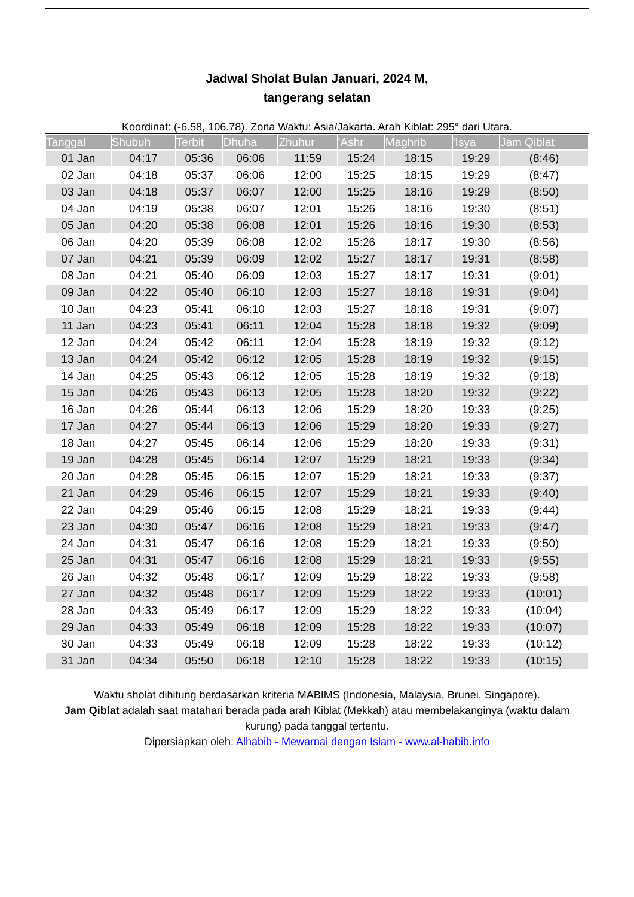Jadwal Sholat Bulan Januari, 2024 M,
tangerang selatan
Koordinat: (-6.58, 106.78). Zona Waktu: Asia/Jakarta. Arah Kiblat: 295° dari Utara.
| Tanggal | Shubuh | Terbit | Dhuha | Zhuhur | 'Ashr | Maghrib | 'Isya | Jam Qiblat |
| --- | --- | --- | --- | --- | --- | --- | --- | --- |
| 01 Jan | 04:17 | 05:36 | 06:06 | 11:59 | 15:24 | 18:15 | 19:29 | (8:46) |
| 02 Jan | 04:18 | 05:37 | 06:06 | 12:00 | 15:25 | 18:15 | 19:29 | (8:47) |
| 03 Jan | 04:18 | 05:37 | 06:07 | 12:00 | 15:25 | 18:16 | 19:29 | (8:50) |
| 04 Jan | 04:19 | 05:38 | 06:07 | 12:01 | 15:26 | 18:16 | 19:30 | (8:51) |
| 05 Jan | 04:20 | 05:38 | 06:08 | 12:01 | 15:26 | 18:16 | 19:30 | (8:53) |
| 06 Jan | 04:20 | 05:39 | 06:08 | 12:02 | 15:26 | 18:17 | 19:30 | (8:56) |
| 07 Jan | 04:21 | 05:39 | 06:09 | 12:02 | 15:27 | 18:17 | 19:31 | (8:58) |
| 08 Jan | 04:21 | 05:40 | 06:09 | 12:03 | 15:27 | 18:17 | 19:31 | (9:01) |
| 09 Jan | 04:22 | 05:40 | 06:10 | 12:03 | 15:27 | 18:18 | 19:31 | (9:04) |
| 10 Jan | 04:23 | 05:41 | 06:10 | 12:03 | 15:27 | 18:18 | 19:31 | (9:07) |
| 11 Jan | 04:23 | 05:41 | 06:11 | 12:04 | 15:28 | 18:18 | 19:32 | (9:09) |
| 12 Jan | 04:24 | 05:42 | 06:11 | 12:04 | 15:28 | 18:19 | 19:32 | (9:12) |
| 13 Jan | 04:24 | 05:42 | 06:12 | 12:05 | 15:28 | 18:19 | 19:32 | (9:15) |
| 14 Jan | 04:25 | 05:43 | 06:12 | 12:05 | 15:28 | 18:19 | 19:32 | (9:18) |
| 15 Jan | 04:26 | 05:43 | 06:13 | 12:05 | 15:28 | 18:20 | 19:32 | (9:22) |
| 16 Jan | 04:26 | 05:44 | 06:13 | 12:06 | 15:29 | 18:20 | 19:33 | (9:25) |
| 17 Jan | 04:27 | 05:44 | 06:13 | 12:06 | 15:29 | 18:20 | 19:33 | (9:27) |
| 18 Jan | 04:27 | 05:45 | 06:14 | 12:06 | 15:29 | 18:20 | 19:33 | (9:31) |
| 19 Jan | 04:28 | 05:45 | 06:14 | 12:07 | 15:29 | 18:21 | 19:33 | (9:34) |
| 20 Jan | 04:28 | 05:45 | 06:15 | 12:07 | 15:29 | 18:21 | 19:33 | (9:37) |
| 21 Jan | 04:29 | 05:46 | 06:15 | 12:07 | 15:29 | 18:21 | 19:33 | (9:40) |
| 22 Jan | 04:29 | 05:46 | 06:15 | 12:08 | 15:29 | 18:21 | 19:33 | (9:44) |
| 23 Jan | 04:30 | 05:47 | 06:16 | 12:08 | 15:29 | 18:21 | 19:33 | (9:47) |
| 24 Jan | 04:31 | 05:47 | 06:16 | 12:08 | 15:29 | 18:21 | 19:33 | (9:50) |
| 25 Jan | 04:31 | 05:47 | 06:16 | 12:08 | 15:29 | 18:21 | 19:33 | (9:55) |
| 26 Jan | 04:32 | 05:48 | 06:17 | 12:09 | 15:29 | 18:22 | 19:33 | (9:58) |
| 27 Jan | 04:32 | 05:48 | 06:17 | 12:09 | 15:29 | 18:22 | 19:33 | (10:01) |
| 28 Jan | 04:33 | 05:49 | 06:17 | 12:09 | 15:29 | 18:22 | 19:33 | (10:04) |
| 29 Jan | 04:33 | 05:49 | 06:18 | 12:09 | 15:28 | 18:22 | 19:33 | (10:07) |
| 30 Jan | 04:33 | 05:49 | 06:18 | 12:09 | 15:28 | 18:22 | 19:33 | (10:12) |
| 31 Jan | 04:34 | 05:50 | 06:18 | 12:10 | 15:28 | 18:22 | 19:33 | (10:15) |
Waktu sholat dihitung berdasarkan kriteria MABIMS (Indonesia, Malaysia, Brunei, Singapore).
Jam Qiblat adalah saat matahari berada pada arah Kiblat (Mekkah) atau membelakanginya (waktu dalam kurung) pada tanggal tertentu.
Dipersiapkan oleh: Alhabib - Mewarnai dengan Islam - www.al-habib.info